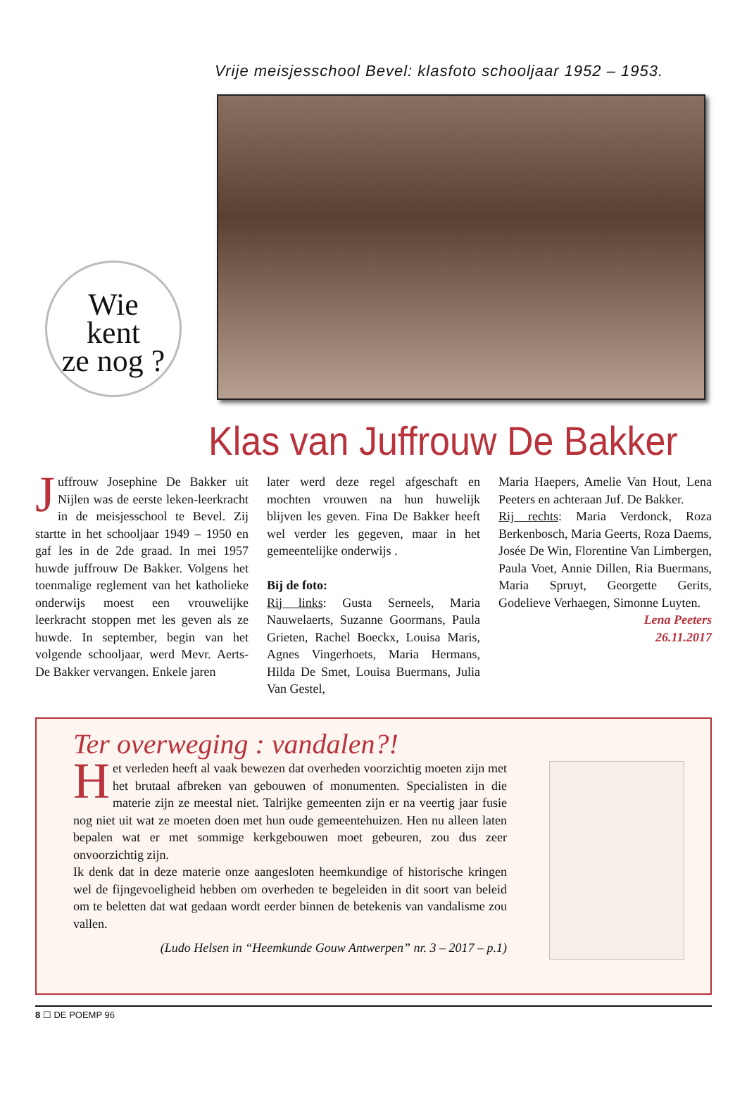Vrije meisjesschool Bevel: klasfoto schooljaar 1952 – 1953.
Wie
kent
ze nog ?
Klas van Juffrouw De Bakker
Juffrouw Josephine De Bakker uit Nijlen was de eerste leken-leerkracht in de meisjesschool te Bevel. Zij startte in het schooljaar 1949 – 1950 en gaf les in de 2de graad. In mei 1957 huwde juffrouw De Bakker. Volgens het toenmalige reglement van het katholieke onderwijs moest een vrouwelijke leerkracht stoppen met les geven als ze huwde. In september, begin van het volgende schooljaar, werd Mevr. Aerts-De Bakker vervangen. Enkele jaren
later werd deze regel afgeschaft en mochten vrouwen na hun huwelijk blijven les geven. Fina De Bakker heeft wel verder les gegeven, maar in het gemeentelijke onderwijs .
Bij de foto:
Rij links: Gusta Serneels, Maria Nauwelaerts, Suzanne Goormans, Paula Grieten, Rachel Boeckx, Louisa Maris, Agnes Vingerhoets, Maria Hermans, Hilda De Smet, Louisa Buermans, Julia Van Gestel,
Maria Haepers, Amelie Van Hout, Lena Peeters en achteraan Juf. De Bakker.
Rij rechts: Maria Verdonck, Roza Berkenbosch, Maria Geerts, Roza Daems, Josée De Win, Florentine Van Limbergen, Paula Voet, Annie Dillen, Ria Buermans, Maria Spruyt, Georgette Gerits, Godelieve Verhaegen, Simonne Luyten.
Lena Peeters
26.11.2017
Ter overweging : vandalen?!
Het verleden heeft al vaak bewezen dat overheden voorzichtig moeten zijn met het brutaal afbreken van gebouwen of monumenten. Specialisten in die materie zijn ze meestal niet. Talrijke gemeenten zijn er na veertig jaar fusie nog niet uit wat ze moeten doen met hun oude gemeentehuizen. Hen nu alleen laten bepalen wat er met sommige kerkgebouwen moet gebeuren, zou dus zeer onvoorzichtig zijn.
Ik denk dat in deze materie onze aangesloten heemkundige of historische kringen wel de fijngevoeligheid hebben om overheden te begeleiden in dit soort van beleid om te beletten dat wat gedaan wordt eerder binnen de betekenis van vandalisme zou vallen.
(Ludo Helsen in “Heemkunde Gouw Antwerpen” nr. 3 – 2017 – p.1)
8 ☐ DE POEMP 96